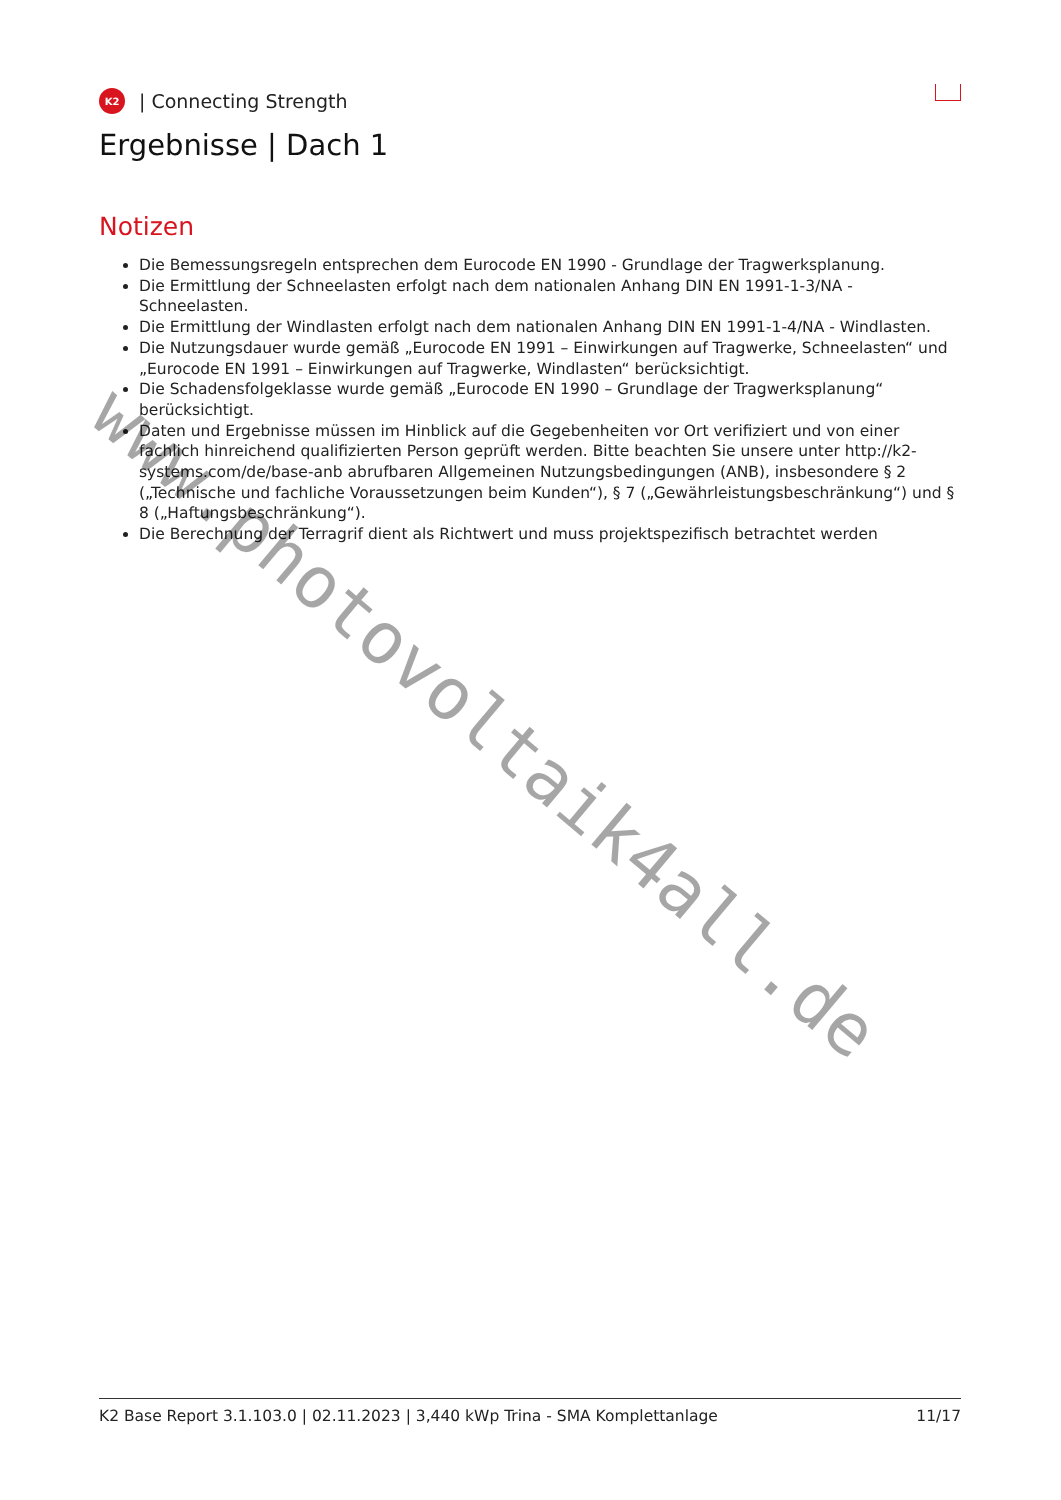K2
| Connecting Strength
Ergebnisse | Dach 1
Notizen
Die Bemessungsregeln entsprechen dem Eurocode EN 1990 - Grundlage der Tragwerksplanung.
Die Ermittlung der Schneelasten erfolgt nach dem nationalen Anhang DIN EN 1991-1-3/NA - Schneelasten.
Die Ermittlung der Windlasten erfolgt nach dem nationalen Anhang DIN EN 1991-1-4/NA - Windlasten.
Die Nutzungsdauer wurde gemäß „Eurocode EN 1991 – Einwirkungen auf Tragwerke, Schneelasten“ und „Eurocode EN 1991 – Einwirkungen auf Tragwerke, Windlasten“ berücksichtigt.
Die Schadensfolgeklasse wurde gemäß „Eurocode EN 1990 – Grundlage der Tragwerksplanung“ berücksichtigt.
Daten und Ergebnisse müssen im Hinblick auf die Gegebenheiten vor Ort verifiziert und von einer fachlich hinreichend qualifizierten Person geprüft werden. Bitte beachten Sie unsere unter http://k2-systems.com/de/base-anb abrufbaren Allgemeinen Nutzungsbedingungen (ANB), insbesondere § 2 („Technische und fachliche Voraussetzungen beim Kunden“), § 7 („Gewährleistungsbeschränkung“) und § 8 („Haftungsbeschränkung“).
Die Berechnung der Terragrif dient als Richtwert und muss projektspezifisch betrachtet werden
K2 Base Report 3.1.103.0 | 02.11.2023 | 3,440 kWp Trina - SMA Komplettanlage 11/17
www.photovoltaik4all.de